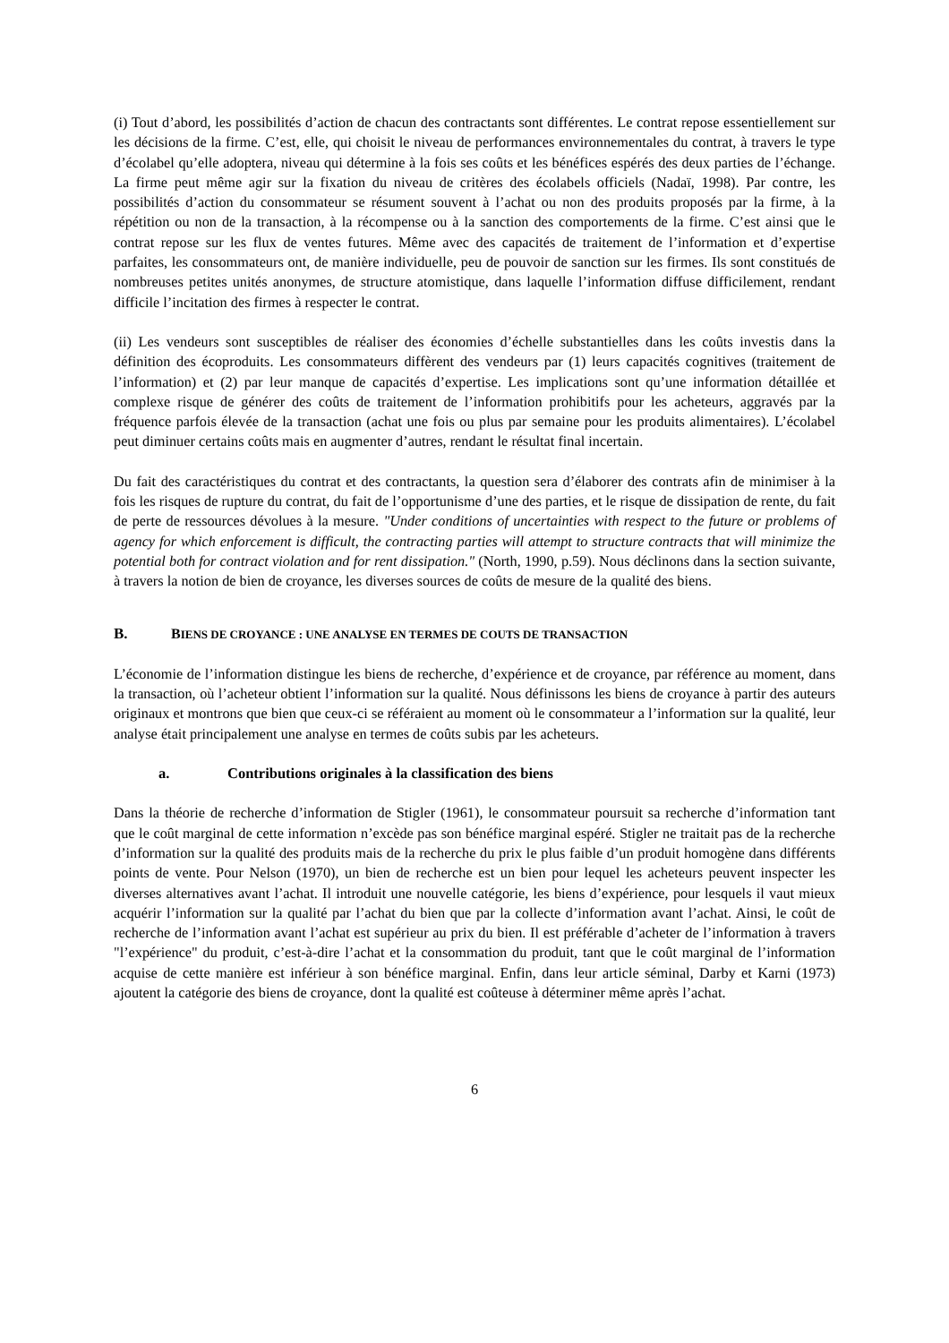(i) Tout d’abord, les possibilités d’action de chacun des contractants sont différentes. Le contrat repose essentiellement sur les décisions de la firme. C’est, elle, qui choisit le niveau de performances environnementales du contrat, à travers le type d’écolabel qu’elle adoptera, niveau qui détermine à la fois ses coûts et les bénéfices espérés des deux parties de l’échange. La firme peut même agir sur la fixation du niveau de critères des écolabels officiels (Nadaï, 1998). Par contre, les possibilités d’action du consommateur se résument souvent à l’achat ou non des produits proposés par la firme, à la répétition ou non de la transaction, à la récompense ou à la sanction des comportements de la firme. C’est ainsi que le contrat repose sur les flux de ventes futures. Même avec des capacités de traitement de l’information et d’expertise parfaites, les consommateurs ont, de manière individuelle, peu de pouvoir de sanction sur les firmes. Ils sont constitués de nombreuses petites unités anonymes, de structure atomistique, dans laquelle l’information diffuse difficilement, rendant difficile l’incitation des firmes à respecter le contrat.
(ii) Les vendeurs sont susceptibles de réaliser des économies d’échelle substantielles dans les coûts investis dans la définition des écoproduits. Les consommateurs diffèrent des vendeurs par (1) leurs capacités cognitives (traitement de l’information) et (2) par leur manque de capacités d’expertise. Les implications sont qu’une information détaillée et complexe risque de générer des coûts de traitement de l’information prohibitifs pour les acheteurs, aggravés par la fréquence parfois élevée de la transaction (achat une fois ou plus par semaine pour les produits alimentaires). L’écolabel peut diminuer certains coûts mais en augmenter d’autres, rendant le résultat final incertain.
Du fait des caractéristiques du contrat et des contractants, la question sera d’élaborer des contrats afin de minimiser à la fois les risques de rupture du contrat, du fait de l’opportunisme d’une des parties, et le risque de dissipation de rente, du fait de perte de ressources dévolues à la mesure. "Under conditions of uncertainties with respect to the future or problems of agency for which enforcement is difficult, the contracting parties will attempt to structure contracts that will minimize the potential both for contract violation and for rent dissipation." (North, 1990, p.59). Nous déclinons dans la section suivante, à travers la notion de bien de croyance, les diverses sources de coûts de mesure de la qualité des biens.
B. BIENS DE CROYANCE : UNE ANALYSE EN TERMES DE COUTS DE TRANSACTION
L’économie de l’information distingue les biens de recherche, d’expérience et de croyance, par référence au moment, dans la transaction, où l’acheteur obtient l’information sur la qualité. Nous définissons les biens de croyance à partir des auteurs originaux et montrons que bien que ceux-ci se référaient au moment où le consommateur a l’information sur la qualité, leur analyse était principalement une analyse en termes de coûts subis par les acheteurs.
a. Contributions originales à la classification des biens
Dans la théorie de recherche d’information de Stigler (1961), le consommateur poursuit sa recherche d’information tant que le coût marginal de cette information n’excède pas son bénéfice marginal espéré. Stigler ne traitait pas de la recherche d’information sur la qualité des produits mais de la recherche du prix le plus faible d’un produit homogène dans différents points de vente. Pour Nelson (1970), un bien de recherche est un bien pour lequel les acheteurs peuvent inspecter les diverses alternatives avant l’achat. Il introduit une nouvelle catégorie, les biens d’expérience, pour lesquels il vaut mieux acquérir l’information sur la qualité par l’achat du bien que par la collecte d’information avant l’achat. Ainsi, le coût de recherche de l’information avant l’achat est supérieur au prix du bien. Il est préférable d’acheter de l’information à travers "l’expérience" du produit, c’est-à-dire l’achat et la consommation du produit, tant que le coût marginal de l’information acquise de cette manière est inférieur à son bénéfice marginal. Enfin, dans leur article séminal, Darby et Karni (1973) ajoutent la catégorie des biens de croyance, dont la qualité est coûteuse à déterminer même après l’achat.
6